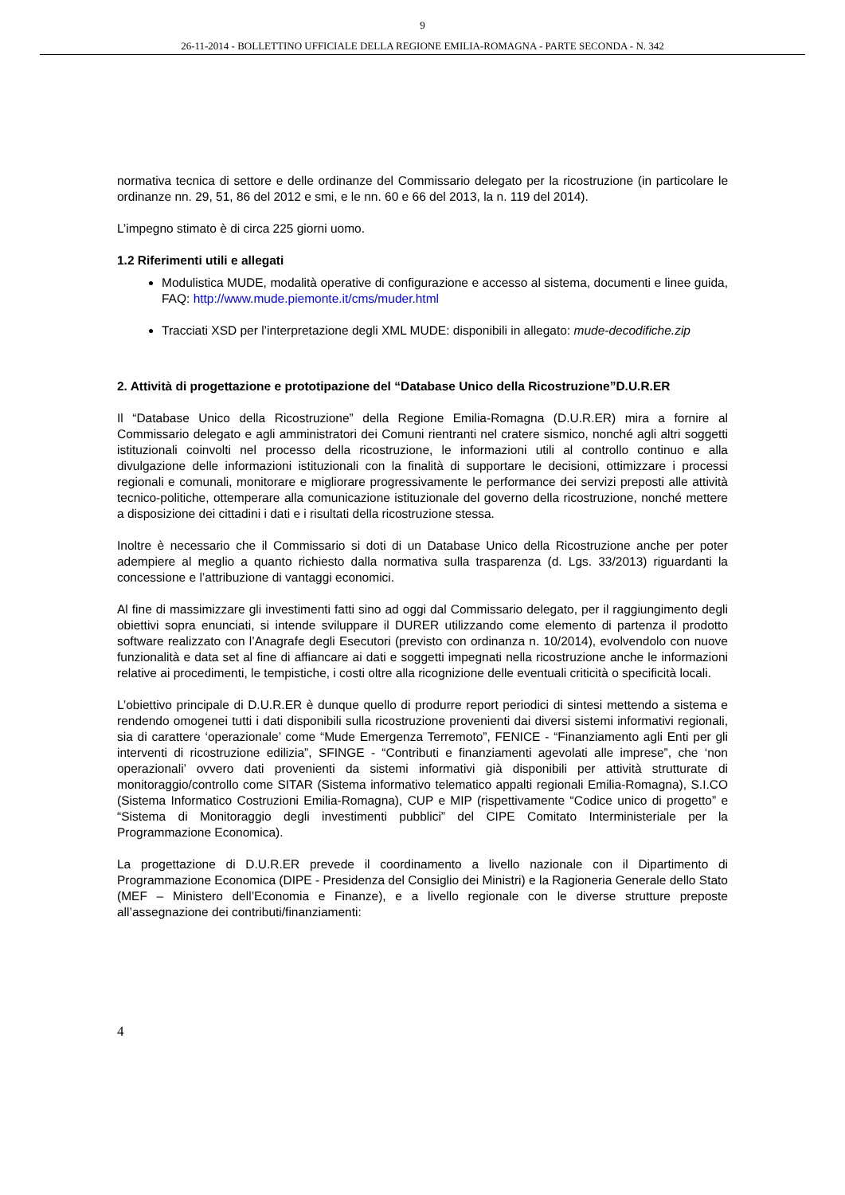9
26-11-2014 - BOLLETTINO UFFICIALE DELLA REGIONE EMILIA-ROMAGNA - PARTE SECONDA - N. 342
normativa tecnica di settore e delle ordinanze del Commissario delegato per la ricostruzione (in particolare le ordinanze nn. 29, 51, 86 del 2012 e smi, e le nn. 60 e 66 del 2013, la n. 119 del 2014).
L’impegno stimato è di circa 225 giorni uomo.
1.2 Riferimenti utili e allegati
Modulistica MUDE, modalità operative di configurazione e accesso al sistema, documenti e linee guida, FAQ: http://www.mude.piemonte.it/cms/muder.html
Tracciati XSD per l’interpretazione degli XML MUDE: disponibili in allegato: mude-decodifiche.zip
2. Attività di progettazione e prototipazione del “Database Unico della Ricostruzione”D.U.R.ER
Il “Database Unico della Ricostruzione” della Regione Emilia-Romagna (D.U.R.ER) mira a fornire al Commissario delegato e agli amministratori dei Comuni rientranti nel cratere sismico, nonché agli altri soggetti istituzionali coinvolti nel processo della ricostruzione, le informazioni utili al controllo continuo e alla divulgazione delle informazioni istituzionali con la finalità di supportare le decisioni, ottimizzare i processi regionali e comunali, monitorare e migliorare progressivamente le performance dei servizi preposti alle attività tecnico-politiche, ottemperare alla comunicazione istituzionale del governo della ricostruzione, nonché mettere a disposizione dei cittadini i dati e i risultati della ricostruzione stessa.
Inoltre è necessario che il Commissario si doti di un Database Unico della Ricostruzione anche per poter adempiere al meglio a quanto richiesto dalla normativa sulla trasparenza (d. Lgs. 33/2013) riguardanti la concessione e l’attribuzione di vantaggi economici.
Al fine di massimizzare gli investimenti fatti sino ad oggi dal Commissario delegato, per il raggiungimento degli obiettivi sopra enunciati, si intende sviluppare il DURER utilizzando come elemento di partenza il prodotto software realizzato con l’Anagrafe degli Esecutori (previsto con ordinanza n. 10/2014), evolvendolo con nuove funzionalità e data set al fine di affiancare ai dati e soggetti impegnati nella ricostruzione anche le informazioni relative ai procedimenti, le tempistiche, i costi oltre alla ricognizione delle eventuali criticità o specificità locali.
L’obiettivo principale di D.U.R.ER è dunque quello di produrre report periodici di sintesi mettendo a sistema e rendendo omogenei tutti i dati disponibili sulla ricostruzione provenienti dai diversi sistemi informativi regionali, sia di carattere ‘operazionale’ come “Mude Emergenza Terremoto”, FENICE - “Finanziamento agli Enti per gli interventi di ricostruzione edilizia”, SFINGE - “Contributi e finanziamenti agevolati alle imprese”, che ‘non operazionali’ ovvero dati provenienti da sistemi informativi già disponibili per attività strutturate di monitoraggio/controllo come SITAR (Sistema informativo telematico appalti regionali Emilia-Romagna), S.I.CO (Sistema Informatico Costruzioni Emilia-Romagna), CUP e MIP (rispettivamente “Codice unico di progetto” e “Sistema di Monitoraggio degli investimenti pubblici” del CIPE Comitato Interministeriale per la Programmazione Economica).
La progettazione di D.U.R.ER prevede il coordinamento a livello nazionale con il Dipartimento di Programmazione Economica (DIPE - Presidenza del Consiglio dei Ministri) e la Ragioneria Generale dello Stato (MEF – Ministero dell’Economia e Finanze), e a livello regionale con le diverse strutture preposte all’assegnazione dei contributi/finanziamenti:
4